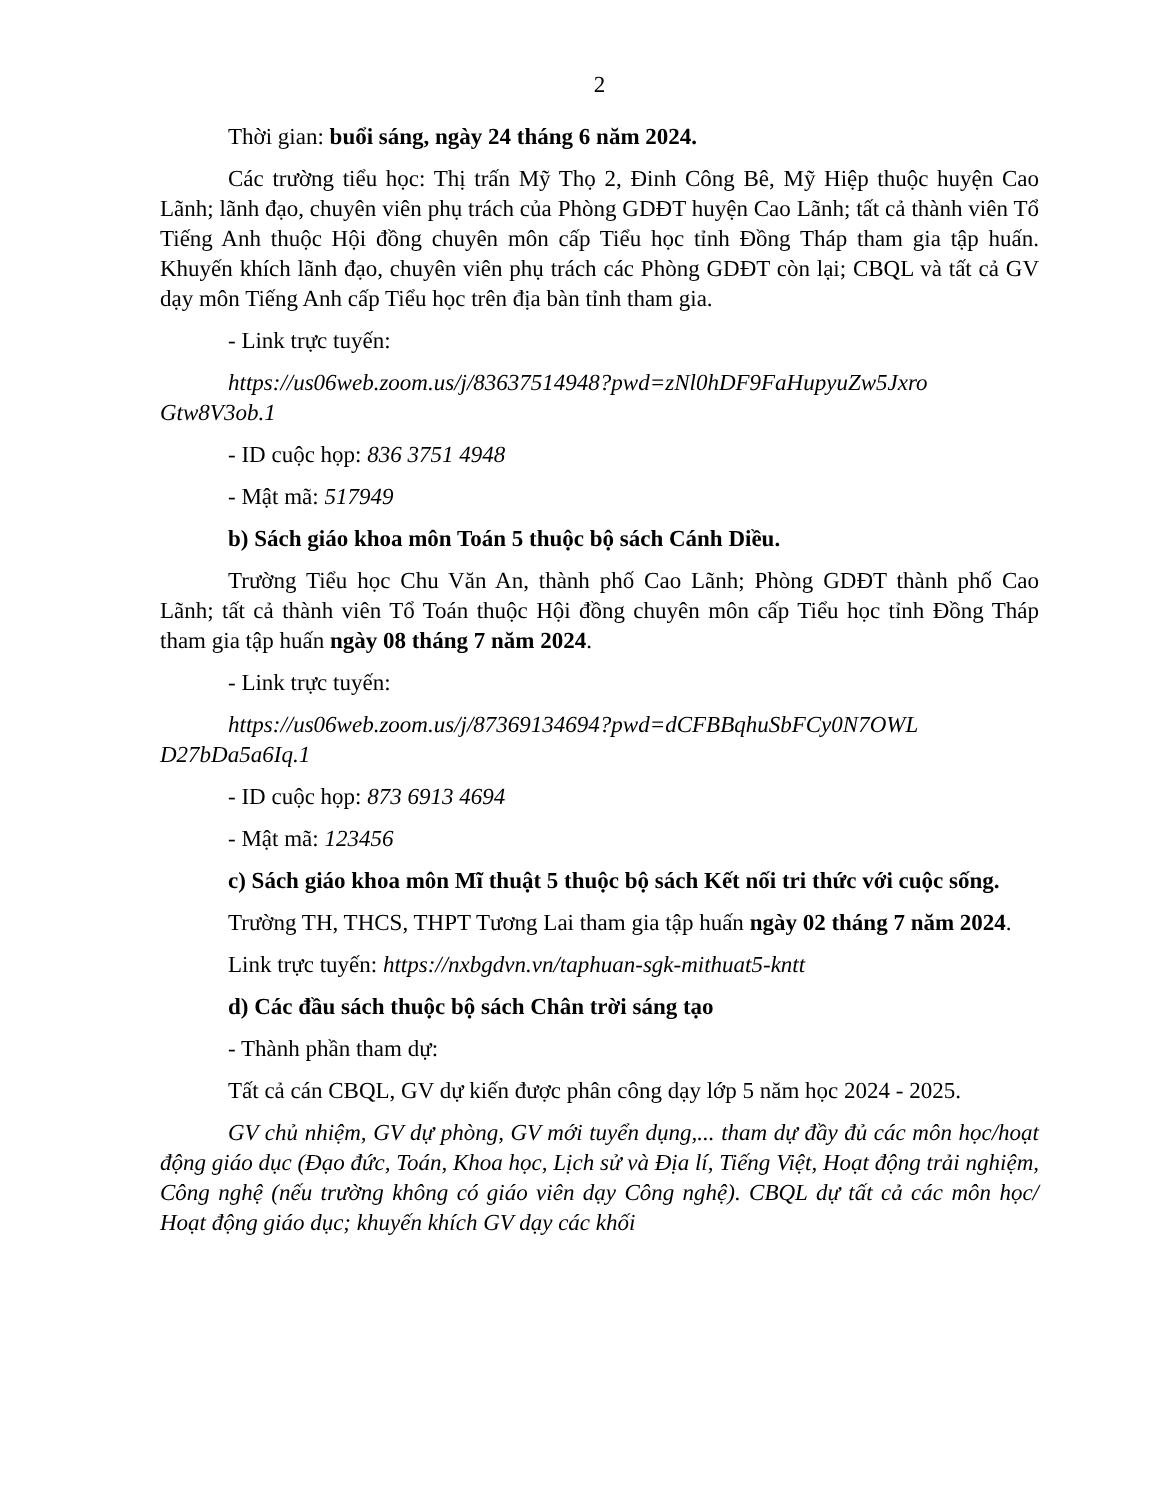2
Thời gian: buổi sáng, ngày 24 tháng 6 năm 2024.
Các trường tiểu học: Thị trấn Mỹ Thọ 2, Đinh Công Bê, Mỹ Hiệp thuộc huyện Cao Lãnh; lãnh đạo, chuyên viên phụ trách của Phòng GDĐT huyện Cao Lãnh; tất cả thành viên Tổ Tiếng Anh thuộc Hội đồng chuyên môn cấp Tiểu học tỉnh Đồng Tháp tham gia tập huấn. Khuyến khích lãnh đạo, chuyên viên phụ trách các Phòng GDĐT còn lại; CBQL và tất cả GV dạy môn Tiếng Anh cấp Tiểu học trên địa bàn tỉnh tham gia.
- Link trực tuyến:
https://us06web.zoom.us/j/83637514948?pwd=zNl0hDF9FaHupyuZw5Jxro Gtw8V3ob.1
- ID cuộc họp: 836 3751 4948
- Mật mã: 517949
b) Sách giáo khoa môn Toán 5 thuộc bộ sách Cánh Diều.
Trường Tiểu học Chu Văn An, thành phố Cao Lãnh; Phòng GDĐT thành phố Cao Lãnh; tất cả thành viên Tổ Toán thuộc Hội đồng chuyên môn cấp Tiểu học tỉnh Đồng Tháp tham gia tập huấn ngày 08 tháng 7 năm 2024.
- Link trực tuyến:
https://us06web.zoom.us/j/87369134694?pwd=dCFBBqhuSbFCy0N7OWL D27bDa5a6Iq.1
- ID cuộc họp: 873 6913 4694
- Mật mã: 123456
c) Sách giáo khoa môn Mĩ thuật 5 thuộc bộ sách Kết nối tri thức với cuộc sống.
Trường TH, THCS, THPT Tương Lai tham gia tập huấn ngày 02 tháng 7 năm 2024.
Link trực tuyến: https://nxbgdvn.vn/taphuan-sgk-mithuat5-kntt
d) Các đầu sách thuộc bộ sách Chân trời sáng tạo
- Thành phần tham dự:
Tất cả cán CBQL, GV dự kiến được phân công dạy lớp 5 năm học 2024 - 2025.
GV chủ nhiệm, GV dự phòng, GV mới tuyển dụng,... tham dự đầy đủ các môn học/hoạt động giáo dục (Đạo đức, Toán, Khoa học, Lịch sử và Địa lí, Tiếng Việt, Hoạt động trải nghiệm, Công nghệ (nếu trường không có giáo viên dạy Công nghệ). CBQL dự tất cả các môn học/ Hoạt động giáo dục; khuyến khích GV dạy các khối